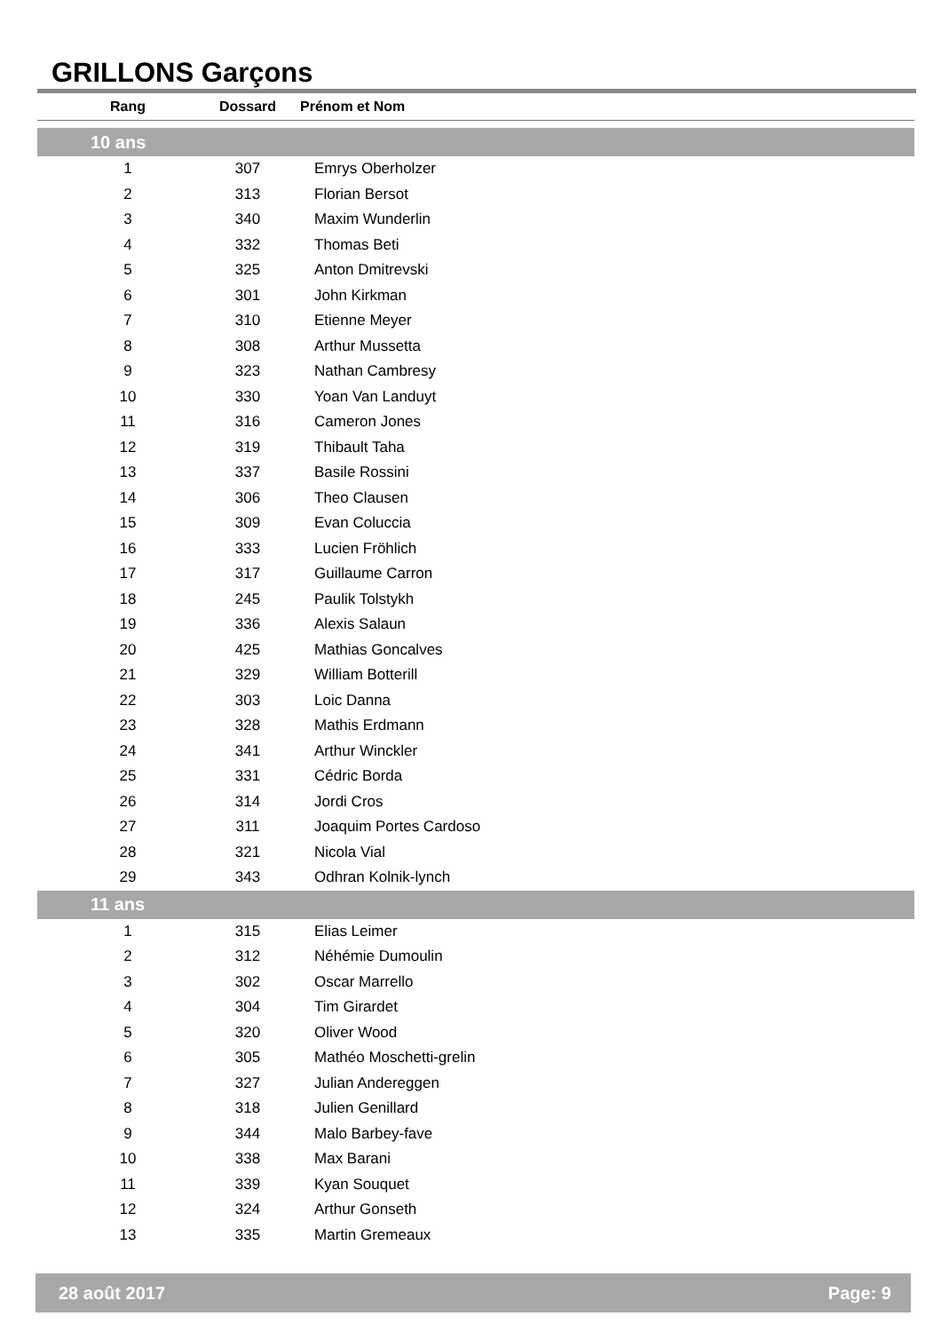GRILLONS Garçons
| Rang | Dossard | Prénom et Nom |
| --- | --- | --- |
| 10 ans | | |
| 1 | 307 | Emrys Oberholzer |
| 2 | 313 | Florian Bersot |
| 3 | 340 | Maxim Wunderlin |
| 4 | 332 | Thomas Beti |
| 5 | 325 | Anton Dmitrevski |
| 6 | 301 | John Kirkman |
| 7 | 310 | Etienne Meyer |
| 8 | 308 | Arthur Mussetta |
| 9 | 323 | Nathan Cambresy |
| 10 | 330 | Yoan Van Landuyt |
| 11 | 316 | Cameron Jones |
| 12 | 319 | Thibault Taha |
| 13 | 337 | Basile Rossini |
| 14 | 306 | Theo Clausen |
| 15 | 309 | Evan Coluccia |
| 16 | 333 | Lucien Fröhlich |
| 17 | 317 | Guillaume Carron |
| 18 | 245 | Paulik Tolstykh |
| 19 | 336 | Alexis Salaun |
| 20 | 425 | Mathias Goncalves |
| 21 | 329 | William Botterill |
| 22 | 303 | Loic Danna |
| 23 | 328 | Mathis Erdmann |
| 24 | 341 | Arthur Winckler |
| 25 | 331 | Cédric Borda |
| 26 | 314 | Jordi Cros |
| 27 | 311 | Joaquim Portes Cardoso |
| 28 | 321 | Nicola Vial |
| 29 | 343 | Odhran Kolnik-lynch |
| 11 ans | | |
| 1 | 315 | Elias Leimer |
| 2 | 312 | Néhémie Dumoulin |
| 3 | 302 | Oscar Marrello |
| 4 | 304 | Tim Girardet |
| 5 | 320 | Oliver Wood |
| 6 | 305 | Mathéo Moschetti-grelin |
| 7 | 327 | Julian Andereggen |
| 8 | 318 | Julien Genillard |
| 9 | 344 | Malo Barbey-fave |
| 10 | 338 | Max Barani |
| 11 | 339 | Kyan Souquet |
| 12 | 324 | Arthur Gonseth |
| 13 | 335 | Martin Gremeaux |
28 août 2017 Page: 9